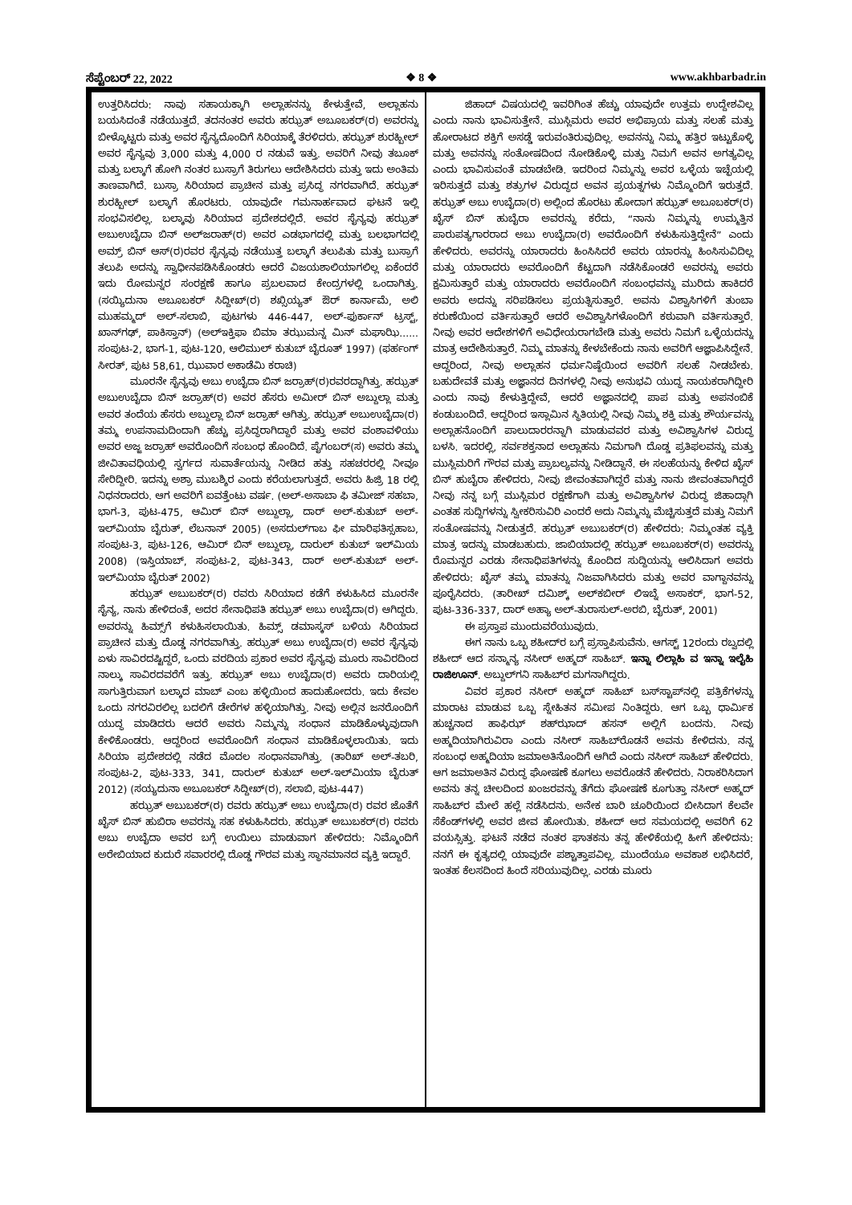ಸೆಪ್ಟೆಂಬರ್ 22, 2022 ❖ 8 ❖ www.akhbarbadr.in
ಉತ್ತರಿಸಿದರು: ನಾವು ಸಹಾಯಕ್ಕಾಗಿ ಅಲ್ಲಾಹನನ್ನು ಕೇಳುತ್ತೇವೆ, ಅಲ್ಲಾಹನು ಬಯಸಿದಂತೆ ನಡೆಯುತ್ತದೆ. ತದನಂತರ ಅವರು ಹಝ್ರತ್ ಅಬೂಬಕರ್(ರ) ಅವರನ್ನು ಬೀಳ್ಕೊಟ್ಟರು ಮತ್ತು ಅವರ ಸೈನ್ಯದೊಂದಿಗೆ ಸಿರಿಯಾಕ್ಕೆ ತೆರಳಿದರು. ಹಝ್ರತ್ ಶುರಹ್ಬೀಲ್ ಅವರ ಸೈನ್ಯವು 3,000 ಮತ್ತು 4,000 ರ ನಡುವೆ ಇತ್ತು. ಅವರಿಗೆ ನೀವು ತಬೂಕ್ ಮತ್ತು ಬಲ್ಕಾಗೆ ಹೋಗಿ ನಂತರ ಬುಸ್ರಾಗೆ ತಿರುಗಲು ಆದೇಶಿಸಿದರು ಮತ್ತು ಇದು ಅಂತಿಮ ತಾಣವಾಗಿದೆ. ಬುಸ್ರಾ ಸಿರಿಯಾದ ಪ್ರಾಚೀನ ಮತ್ತು ಪ್ರಸಿದ್ಧ ನಗರವಾಗಿದೆ. ಹಝ್ರತ್ ಶುರಹ್ಬೀಲ್ ಬಲ್ಕಾಗೆ ಹೊರಟರು. ಯಾವುದೇ ಗಮನಾರ್ಹವಾದ ಘಟನೆ ಇಲ್ಲಿ ಸಂಭವಿಸಲಿಲ್ಲ. ಬಲ್ಕಾವು ಸಿರಿಯಾದ ಪ್ರದೇಶದಲ್ಲಿದೆ. ಅವರ ಸೈನ್ಯವು ಹಝ್ರತ್ ಅಬುಉಬೈದಾ ಬಿನ್ ಅಲ್‌ಜರಾಹ್(ರ) ಅವರ ಎಡಭಾಗದಲ್ಲಿ ಮತ್ತು ಬಲಭಾಗದಲ್ಲಿ ಅಮ್ರ್ ಬಿನ್ ಆಸ್(ರ)ರವರ ಸೈನ್ಯವು ನಡೆಯುತ್ತ ಬಲ್ಕಾಗೆ ತಲುಪಿತು ಮತ್ತು ಬುಸ್ರಾಗೆ ತಲುಪಿ ಅದನ್ನು ಸ್ವಾಧೀನಪಡಿಸಿಕೊಂಡರು ಆದರೆ ವಿಜಯಶಾಲಿಯಾಗಲಿಲ್ಲ ಏಕೆಂದರೆ ಇದು ರೋಮನ್ನರ ಸಂರಕ್ಷಣೆ ಹಾಗೂ ಪ್ರಬಲವಾದ ಕೇಂದ್ರಗಳಲ್ಲಿ ಒಂದಾಗಿತ್ತು. (ಸಯ್ಯಿದುನಾ ಅಬೂಬಕರ್ ಸಿದ್ದೀಖ್(ರ) ಶಖ್ಸಿಯ್ಯತ್ ಔರ್ ಕಾರ್ನಾಮೆ, ಅಲಿ ಮುಹಮ್ಮದ್ ಅಲ್-ಸಲಾಬಿ, ಪುಟಗಳು 446-447, ಅಲ್-ಫುರ್ಕಾನ್ ಟ್ರಸ್ಟ್, ಖಾನ್‌ಗಢ್, ಪಾಕಿಸ್ತಾನ್) (ಅಲ್‌ಇಕ್ತಿಫಾ ಬಿಮಾ ತಝುಮನ್ನ ಮಿನ್ ಮಘಾಝಿ...... ಸಂಪುಟ-2, ಭಾಗ-1, ಪುಟ-120, ಆಲಿಮುಲ್ ಕುತುಬ್ ಬೈರೂತ್ 1997) (ಫರ್ಹಂಗ್ ಸೀರತ್, ಪುಟ 58,61, ಝುವಾರ ಅಕಾಡೆಮಿ ಕರಾಚಿ)
ಮೂರನೇ ಸೈನ್ಯವು ಅಬು ಉಬೈದಾ ಬಿನ್ ಜರ್ರಾಹ್(ರ)ರವರದ್ದಾಗಿತ್ತು. ಹಝ್ರತ್ ಅಬುಉಬೈದಾ ಬಿನ್ ಜರ್ರಾಹ್(ರ) ಅವರ ಹೆಸರು ಅಮೀರ್ ಬಿನ್ ಅಬ್ದುಲ್ಲಾ ಮತ್ತು ಅವರ ತಂದೆಯ ಹೆಸರು ಅಬ್ದುಲ್ಲಾ ಬಿನ್ ಜರ್ರಾಹ್ ಆಗಿತ್ತು. ಹಝ್ರತ್ ಅಬುಉಬೈದಾ(ರ) ತಮ್ಮ ಉಪನಾಮದಿಂದಾಗಿ ಹೆಚ್ಚು ಪ್ರಸಿದ್ಧರಾಗಿದ್ದಾರೆ ಮತ್ತು ಅವರ ವಂಶಾವಳಿಯು ಅವರ ಅಜ್ಜ ಜರ್ರಾಹ್ ಅವರೊಂದಿಗೆ ಸಂಬಂಧ ಹೊಂದಿದೆ. ಪೈಗಂಬರ್(ಸ) ಅವರು ತಮ್ಮ ಜೀವಿತಾವಧಿಯಲ್ಲಿ ಸ್ವರ್ಗದ ಸುವಾರ್ತೆಯನ್ನು ನೀಡಿದ ಹತ್ತು ಸಹಚರರಲ್ಲಿ ನೀವೂ ಸೇರಿದ್ದೀರಿ. ಇದನ್ನು ಅಶ್ರಾ ಮುಬಶ್ಶಿರ ಎಂದು ಕರೆಯಲಾಗುತ್ತದೆ. ಅವರು ಹಿಜ್ರಿ 18 ರಲ್ಲಿ ನಿಧನರಾದರು. ಆಗ ಅವರಿಗೆ ಐವತ್ತೆಂಟು ವರ್ಷ. (ಅಲ್-ಅಸಾಬಾ ಫಿ ತಮೀಜ್ ಸಹಬಾ, ಭಾಗ-3, ಪುಟ-475, ಆಮಿರ್ ಬಿನ್ ಅಬ್ದುಲ್ಲಾ, ದಾರ್ ಅಲ್-ಕುತುಬ್ ಅಲ್-ಇಲ್‌ಮಿಯಾ ಬೈರುತ್, ಲೆಬನಾನ್ 2005) (ಅಸದುಲ್‌ಗಾಬ ಫೀ ಮಾರಿಫತಿಸ್ಸಹಾಬ, ಸಂಪುಟ-3, ಪುಟ-126, ಆಮಿರ್ ಬಿನ್ ಅಬ್ದುಲ್ಲಾ, ದಾರುಲ್ ಕುತುಬ್ ಇಲ್‌ಮಿಯ 2008) (ಇಸ್ತಿಯಾಬ್, ಸಂಪುಟ-2, ಪುಟ-343, ದಾರ್ ಅಲ್-ಕುತುಬ್ ಅಲ್-ಇಲ್‌ಮಿಯಾ ಬೈರುತ್ 2002)
ಹಝ್ರತ್ ಅಬುಬಕರ್(ರ) ರವರು ಸಿರಿಯಾದ ಕಡೆಗೆ ಕಳುಹಿಸಿದ ಮೂರನೇ ಸೈನ್ಯ, ನಾನು ಹೇಳಿದಂತೆ, ಅದರ ಸೇನಾಧಿಪತಿ ಹಝ್ರತ್ ಅಬು ಉಬೈದಾ(ರ) ಆಗಿದ್ದರು. ಅವರನ್ನು ಹಿಮ್ಸ್‌ಗೆ ಕಳುಹಿಸಲಾಯಿತು. ಹಿಮ್ಸ್ ಡಮಾಸ್ಕಸ್ ಬಳಿಯ ಸಿರಿಯಾದ ಪ್ರಾಚೀನ ಮತ್ತು ದೊಡ್ಡ ನಗರವಾಗಿತ್ತು. ಹಝ್ರತ್ ಅಬು ಉಬೈದಾ(ರ) ಅವರ ಸೈನ್ಯವು ಏಳು ಸಾವಿರದಷ್ಟಿದ್ದರೆ, ಒಂದು ವರದಿಯ ಪ್ರಕಾರ ಅವರ ಸೈನ್ಯವು ಮೂರು ಸಾವಿರದಿಂದ ನಾಲ್ಕು ಸಾವಿರದವರೆಗೆ ಇತ್ತು. ಹಝ್ರತ್ ಅಬು ಉಬೈದಾ(ರ) ಅವರು ದಾರಿಯಲ್ಲಿ ಸಾಗುತ್ತಿರುವಾಗ ಬಲ್ಕಾದ ಮಾಬ್ ಎಂಬ ಹಳ್ಳಿಯಿಂದ ಹಾದುಹೋದರು. ಇದು ಕೇವಲ ಒಂದು ನಗರವಿರಲಿಲ್ಲ ಬದಲಿಗೆ ಡೇರೆಗಳ ಹಳ್ಳಿಯಾಗಿತ್ತು. ನೀವು ಅಲ್ಲಿನ ಜನರೊಂದಿಗೆ ಯುದ್ಧ ಮಾಡಿದರು ಆದರೆ ಅವರು ನಿಮ್ಮನ್ನು ಸಂಧಾನ ಮಾಡಿಕೊಳ್ಳುವುದಾಗಿ ಕೇಳಿಕೊಂಡರು. ಆದ್ದರಿಂದ ಅವರೊಂದಿಗೆ ಸಂಧಾನ ಮಾಡಿಕೊಳ್ಳಲಾಯಿತು. ಇದು ಸಿರಿಯಾ ಪ್ರದೇಶದಲ್ಲಿ ನಡೆದ ಮೊದಲ ಸಂಧಾನವಾಗಿತ್ತು. (ತಾರಿಖ್ ಅಲ್-ತಬರಿ, ಸಂಪುಟ-2, ಪುಟ-333, 341, ದಾರುಲ್ ಕುತುಬ್ ಅಲ್-ಇಲ್‌ಮಿಯಾ ಬೈರುತ್ 2012) (ಸಯ್ಯದುನಾ ಅಬೂಬಕರ್ ಸಿದ್ದೀಖ್(ರ), ಸಲಾಬಿ, ಪುಟ-447)
ಹಝ್ರತ್ ಅಬುಬಕರ್(ರ) ರವರು ಹಝ್ರತ್ ಅಬು ಉಬೈದಾ(ರ) ರವರ ಜೊತೆಗೆ ಖೈಸ್ ಬಿನ್ ಹುಬಿರಾ ಅವರನ್ನು ಸಹ ಕಳುಹಿಸಿದರು. ಹಝ್ರತ್ ಅಬುಬಕರ್(ರ) ರವರು ಅಬು ಉಬೈದಾ ಅವರ ಬಗ್ಗೆ ಉಯಿಲು ಮಾಡುವಾಗ ಹೇಳಿದರು: ನಿಮ್ಮೊಂದಿಗೆ ಅರೇಬಿಯಾದ ಕುದುರೆ ಸವಾರರಲ್ಲಿ ದೊಡ್ಡ ಗೌರವ ಮತ್ತು ಸ್ಥಾನಮಾನದ ವ್ಯಕ್ತಿ ಇದ್ದಾರೆ.
ಜಿಹಾದ್ ವಿಷಯದಲ್ಲಿ ಇವರಿಗಿಂತ ಹೆಚ್ಚು ಯಾವುದೇ ಉತ್ತಮ ಉದ್ದೇಶವಿಲ್ಲ ಎಂದು ನಾನು ಭಾವಿಸುತ್ತೇನೆ. ಮುಸ್ಲಿಮರು ಅವರ ಅಭಿಪ್ರಾಯ ಮತ್ತು ಸಲಹೆ ಮತ್ತು ಹೋರಾಟದ ಶಕ್ತಿಗೆ ಅಸಡ್ಡೆ ಇರುವಂತಿರುವುದಿಲ್ಲ. ಅವನನ್ನು ನಿಮ್ಮ ಹತ್ತಿರ ಇಟ್ಟುಕೊಳ್ಳಿ ಮತ್ತು ಅವನನ್ನು ಸಂತೋಷದಿಂದ ನೋಡಿಕೊಳ್ಳಿ ಮತ್ತು ನಿಮಗೆ ಅವನ ಅಗತ್ಯವಿಲ್ಲ ಎಂದು ಭಾವಿಸುವಂತೆ ಮಾಡಬೇಡಿ. ಇದರಿಂದ ನಿಮ್ಮನ್ನು ಅವರ ಒಳ್ಳೆಯ ಇಚ್ಛೆಯಲ್ಲಿ ಇರಿಸುತ್ತದೆ ಮತ್ತು ಶತ್ರುಗಳ ವಿರುದ್ಧದ ಅವನ ಪ್ರಯತ್ನಗಳು ನಿಮ್ಮೊಂದಿಗೆ ಇರುತ್ತದೆ. ಹಝ್ರತ್ ಅಬು ಉಬೈದಾ(ರ) ಅಲ್ಲಿಂದ ಹೊರಟು ಹೋದಾಗ ಹಝ್ರತ್ ಅಬೂಬಕರ್(ರ) ಖೈಸ್ ಬಿನ್ ಹುಬೈರಾ ಅವರನ್ನು ಕರೆದು, “ನಾನು ನಿಮ್ಮನ್ನು ಉಮ್ಮತ್ತಿನ ಪಾರುಪತ್ಯಗಾರರಾದ ಅಬು ಉಬೈದಾ(ರ) ಅವರೊಂದಿಗೆ ಕಳುಹಿಸುತ್ತಿದ್ದೇನೆ” ಎಂದು ಹೇಳಿದರು. ಅವರನ್ನು ಯಾರಾದರು ಹಿಂಸಿಸಿದರೆ ಅವರು ಯಾರನ್ನು ಹಿಂಸಿಸುವಿದಿಲ್ಲ ಮತ್ತು ಯಾರಾದರು ಅವರೊಂದಿಗೆ ಕೆಟ್ಟದಾಗಿ ನಡೆಸಿಕೊಂಡರೆ ಅವರನ್ನು ಅವರು ಕ್ಷಮಿಸುತ್ತಾರೆ ಮತ್ತು ಯಾರಾದರು ಅವರೊಂದಿಗೆ ಸಂಬಂಧವನ್ನು ಮುರಿದು ಹಾಕಿದರೆ ಅವರು ಅದನ್ನು ಸರಿಪಡಿಸಲು ಪ್ರಯತ್ನಿಸುತ್ತಾರೆ. ಅವನು ವಿಶ್ವಾಸಿಗಳಿಗೆ ತುಂಬಾ ಕರುಣೆಯಿಂದ ವರ್ತಿಸುತ್ತಾರೆ ಆದರೆ ಅವಿಶ್ವಾಸಿಗಳೊಂದಿಗೆ ಕಠುವಾಗಿ ವರ್ತಿಸುತ್ತಾರೆ. ನೀವು ಅವರ ಆದೇಶಗಳಿಗೆ ಅವಿಧೇಯರಾಗಬೇಡಿ ಮತ್ತು ಅವರು ನಿಮಗೆ ಒಳ್ಳೆಯದನ್ನು ಮಾತ್ರ ಆದೇಶಿಸುತ್ತಾರೆ. ನಿಮ್ಮ ಮಾತನ್ನು ಕೇಳಬೇಕೆಂದು ನಾನು ಅವರಿಗೆ ಆಜ್ಞಾಪಿಸಿದ್ದೇನೆ. ಆದ್ದರಿಂದ, ನೀವು ಅಲ್ಲಾಹನ ಧರ್ಮನಿಷ್ಠೆಯಿಂದ ಅವರಿಗೆ ಸಲಹೆ ನೀಡಬೇಕು. ಬಹುದೇವತೆ ಮತ್ತು ಅಜ್ಞಾನದ ದಿನಗಳಲ್ಲಿ ನೀವು ಅನುಭವಿ ಯುದ್ಧ ನಾಯಕರಾಗಿದ್ದೀರಿ ಎಂದು ನಾವು ಕೇಳುತ್ತಿದ್ದೇವೆ, ಆದರೆ ಅಜ್ಞಾನದಲ್ಲಿ ಪಾಪ ಮತ್ತು ಅಪನಂಬಿಕೆ ಕಂಡುಬಂದಿದೆ. ಆದ್ದರಿಂದ ಇಸ್ಲಾಮಿನ ಸ್ಥಿತಿಯಲ್ಲಿ ನೀವು ನಿಮ್ಮ ಶಕ್ತಿ ಮತ್ತು ಶೌರ್ಯವನ್ನು ಅಲ್ಲಾಹನೊಂದಿಗೆ ಪಾಲುದಾರರನ್ನಾಗಿ ಮಾಡುವವರ ಮತ್ತು ಅವಿಶ್ವಾಸಿಗಳ ವಿರುದ್ಧ ಬಳಸಿ. ಇದರಲ್ಲಿ, ಸರ್ವಶಕ್ತನಾದ ಅಲ್ಲಾಹನು ನಿಮಗಾಗಿ ದೊಡ್ಡ ಪ್ರತಿಫಲವನ್ನು ಮತ್ತು ಮುಸ್ಲಿಮರಿಗೆ ಗೌರವ ಮತ್ತು ಪ್ರಾಬಲ್ಯವನ್ನು ನೀಡಿದ್ದಾನೆ. ಈ ಸಲಹೆಯನ್ನು ಕೇಳಿದ ಖೈಸ್ ಬಿನ್ ಹುಬೈರಾ ಹೇಳಿದರು, ನೀವು ಜೀವಂತವಾಗಿದ್ದರೆ ಮತ್ತು ನಾನು ಜೀವಂತವಾಗಿದ್ದರೆ ನೀವು ನನ್ನ ಬಗ್ಗೆ ಮುಸ್ಲಿಮರ ರಕ್ಷಣೆಗಾಗಿ ಮತ್ತು ಅವಿಶ್ವಾಸಿಗಳ ವಿರುದ್ಧ ಜಿಹಾದ್ಗಾಗಿ ಎಂತಹ ಸುದ್ದಿಗಳನ್ನು ಸ್ವೀಕರಿಸುವಿರಿ ಎಂದರೆ ಅದು ನಿಮ್ಮನ್ನು ಮೆಚ್ಚಿಸುತ್ತದೆ ಮತ್ತು ನಿಮಗೆ ಸಂತೋಷವನ್ನು ನೀಡುತ್ತದೆ. ಹಝ್ರತ್ ಅಬುಬಕರ್(ರ) ಹೇಳಿದರು: ನಿಮ್ಮಂತಹ ವ್ಯಕ್ತಿ ಮಾತ್ರ ಇದನ್ನು ಮಾಡಬಹುದು. ಜಾಬಿಯಾದಲ್ಲಿ ಹಝ್ರತ್ ಅಬೂಬಕರ್(ರ) ಅವರನ್ನು ರೊಮನ್ನರ ಎರಡು ಸೇನಾಧಿಪತಿಗಳನ್ನು ಕೊಂದಿದ ಸುದ್ದಿಯನ್ನು ಆಲಿಸಿದಾಗ ಅವರು ಹೇಳಿದರು: ಖೈಸ್ ತಮ್ಮ ಮಾತನ್ನು ನಿಜವಾಗಿಸಿದರು ಮತ್ತು ಅವರ ವಾಗ್ದಾನವನ್ನು ಪೂರೈಸಿದರು. (ತಾರೀಖ್ ದಮಿಶ್ಕ್ ಅಲ್‌ಕಬೀರ್ ಲಿಇಬ್ನೆ ಅಸಾಕರ್, ಭಾಗ-52, ಪುಟ-336-337, ದಾರ್ ಅಹ್ಯಾ ಅಲ್-ತುರಾಸುಲ್-ಅರಬಿ, ಬೈರುತ್, 2001)
ಈ ಪ್ರಸ್ತಾಪ ಮುಂದುವರೆಯುವುದು.
ಈಗ ನಾನು ಒಬ್ಬ ಶಹೀದ್‌ರ ಬಗ್ಗೆ ಪ್ರಸ್ತಾಪಿಸುವೆನು. ಆಗಸ್ಟ್ 12ರಂದು ರಬ್ವದಲ್ಲಿ ಶಹೀದ್ ಆದ ಸನ್ಮಾನ್ಯ ನಸೀರ್ ಅಹ್ಮದ್ ಸಾಹಿಬ್. ಇನ್ನಾ ಲಿಲ್ಲಾಹಿ ವ ಇನ್ನಾ ಇಲೈಹಿ ರಾಜಿಊನ್. ಅಬ್ದುಲ್‌ಗನಿ ಸಾಹಿಬ್‌ರ ಮಗನಾಗಿದ್ದರು.
ವಿವರ ಪ್ರಕಾರ ನಸೀರ್ ಅಹ್ಮದ್ ಸಾಹಿಬ್ ಬಸ್‌ಸ್ಟಾಪ್‌ನಲ್ಲಿ ಪತ್ರಿಕೆಗಳನ್ನು ಮಾರಾಟ ಮಾಡುವ ಒಬ್ಬ ಸ್ನೇಹಿತನ ಸಮೀಪ ನಿಂತಿದ್ದರು. ಆಗ ಒಬ್ಬ ಧಾರ್ಮಿಕ ಹುಚ್ಚನಾದ ಹಾಫಿಝ್ ಶಹ್‌ಝಾದ್ ಹಸನ್ ಅಲ್ಲಿಗೆ ಬಂದನು. ನೀವು ಅಹ್ಮದಿಯಾಗಿರುವಿರಾ ಎಂದು ನಸೀರ್ ಸಾಹಿಬ್‌ರೊಡನೆ ಅವನು ಕೇಳಿದನು. ನನ್ನ ಸಂಬಂಧ ಅಹ್ಮದಿಯಾ ಜಮಾಅತಿನೊಂದಿಗೆ ಆಗಿದೆ ಎಂದು ನಸೀರ್ ಸಾಹಿಬ್ ಹೇಳಿದರು. ಆಗ ಜಮಾಅತಿನ ವಿರುದ್ಧ ಘೋಷಣೆ ಕೂಗಲು ಅವರೊಡನೆ ಹೇಳಿದರು. ನಿರಾಕರಿಸಿದಾಗ ಅವನು ತನ್ನ ಚೀಲದಿಂದ ಖಂಜರವನ್ನು ತೆಗೆದು ಘೋಷಣೆ ಕೂಗುತ್ತಾ ನಸೀರ್ ಅಹ್ಮದ್ ಸಾಹಿಬ್‌ರ ಮೇಲೆ ಹಲ್ಲೆ ನಡೆಸಿದನು. ಅನೇಕ ಬಾರಿ ಚೂರಿಯಿಂದ ಬೀಸಿದಾಗ ಕೆಲವೇ ಸೆಕೆಂಡ್‌ಗಳಲ್ಲಿ ಅವರ ಜೀವ ಹೋಯಿತು. ಶಹೀದ್ ಆದ ಸಮಯದಲ್ಲಿ ಅವರಿಗೆ 62 ವಯಸ್ಸಿತ್ತು. ಘಟನೆ ನಡೆದ ನಂತರ ಘಾತಕನು ತನ್ನ ಹೇಳಿಕೆಯಲ್ಲಿ ಹೀಗೆ ಹೇಳಿದನು: ನನಗೆ ಈ ಕೃತ್ಯದಲ್ಲಿ ಯಾವುದೇ ಪಶ್ಚಾತ್ತಾಪವಿಲ್ಲ. ಮುಂದೆಯೂ ಅವಕಾಶ ಲಭಿಸಿದರೆ, ಇಂತಹ ಕೆಲಸದಿಂದ ಹಿಂದೆ ಸರಿಯುವುದಿಲ್ಲ. ಎರಡು ಮೂರು